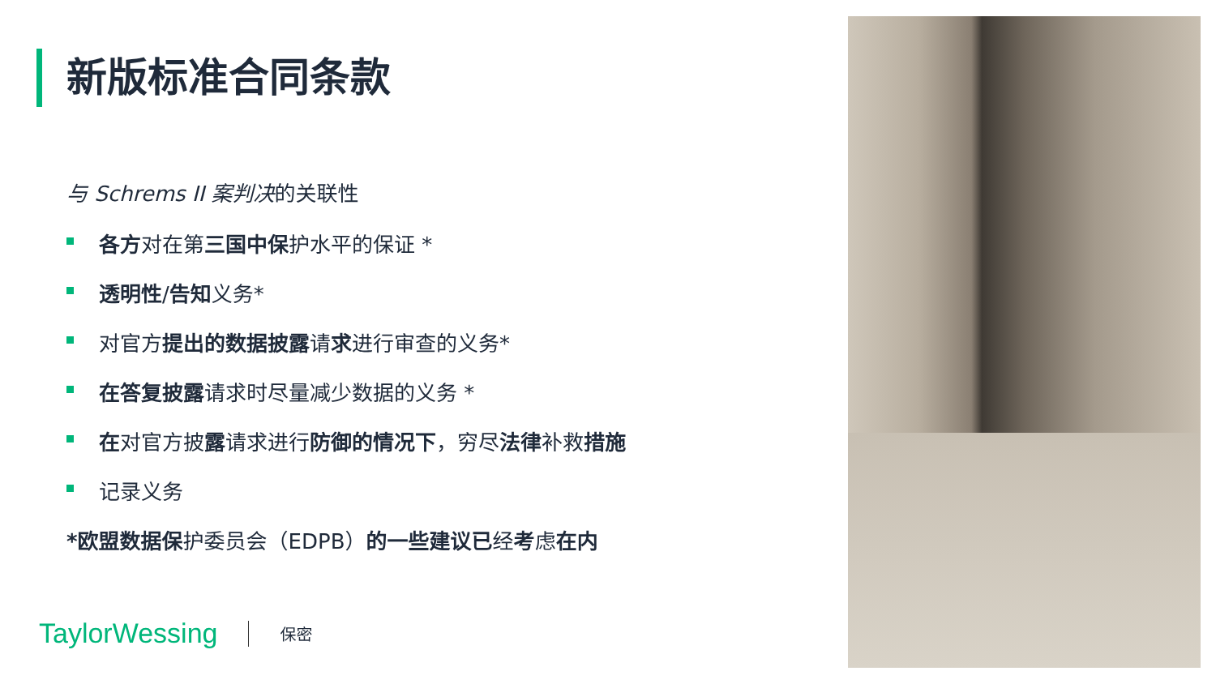新版标准合同条款
与 Schrems II 案判决的关联性
各方对在第三国中保护水平的保证 *
透明性/告知义务*
对官方提出的数据披露请求进行审查的义务*
在答复披露请求时尽量减少数据的义务 *
在对官方披露请求进行防御的情况下，穷尽法律补救措施
记录义务
*欧盟数据保护委员会（EDPB）的一些建议已经考虑在内
TaylorWessing 保密